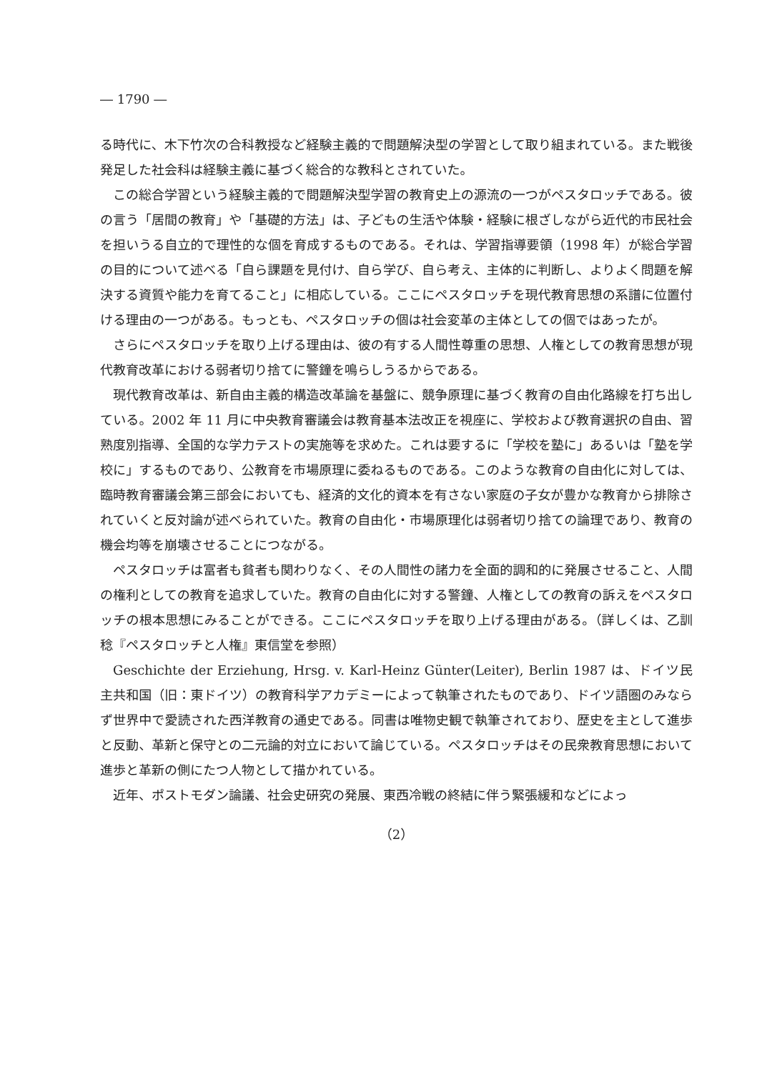― 1790 ―
る時代に、木下竹次の合科教授など経験主義的で問題解決型の学習として取り組まれている。また戦後発足した社会科は経験主義に基づく総合的な教科とされていた。
この総合学習という経験主義的で問題解決型学習の教育史上の源流の一つがペスタロッチである。彼の言う「居間の教育」や「基礎的方法」は、子どもの生活や体験・経験に根ざしながら近代的市民社会を担いうる自立的で理性的な個を育成するものである。それは、学習指導要領（1998 年）が総合学習の目的について述べる「自ら課題を見付け、自ら学び、自ら考え、主体的に判断し、よりよく問題を解決する資質や能力を育てること」に相応している。ここにペスタロッチを現代教育思想の系譜に位置付ける理由の一つがある。もっとも、ペスタロッチの個は社会変革の主体としての個ではあったが。
さらにペスタロッチを取り上げる理由は、彼の有する人間性尊重の思想、人権としての教育思想が現代教育改革における弱者切り捨てに警鐘を鳴らしうるからである。
現代教育改革は、新自由主義的構造改革論を基盤に、競争原理に基づく教育の自由化路線を打ち出している。2002 年 11 月に中央教育審議会は教育基本法改正を視座に、学校および教育選択の自由、習熟度別指導、全国的な学力テストの実施等を求めた。これは要するに「学校を塾に」あるいは「塾を学校に」するものであり、公教育を市場原理に委ねるものである。このような教育の自由化に対しては、臨時教育審議会第三部会においても、経済的文化的資本を有さない家庭の子女が豊かな教育から排除されていくと反対論が述べられていた。教育の自由化・市場原理化は弱者切り捨ての論理であり、教育の機会均等を崩壊させることにつながる。
ペスタロッチは富者も貧者も関わりなく、その人間性の諸力を全面的調和的に発展させること、人間の権利としての教育を追求していた。教育の自由化に対する警鐘、人権としての教育の訴えをペスタロッチの根本思想にみることができる。ここにペスタロッチを取り上げる理由がある。（詳しくは、乙訓稔『ペスタロッチと人権』東信堂を参照）
Geschichte der Erziehung, Hrsg. v. Karl-Heinz Günter(Leiter), Berlin 1987 は、ドイツ民主共和国（旧：東ドイツ）の教育科学アカデミーによって執筆されたものであり、ドイツ語圏のみならず世界中で愛読された西洋教育の通史である。同書は唯物史観で執筆されており、歴史を主として進歩と反動、革新と保守との二元論的対立において論じている。ペスタロッチはその民衆教育思想において進歩と革新の側にたつ人物として描かれている。
近年、ポストモダン論議、社会史研究の発展、東西冷戦の終結に伴う緊張緩和などによっ
（2）